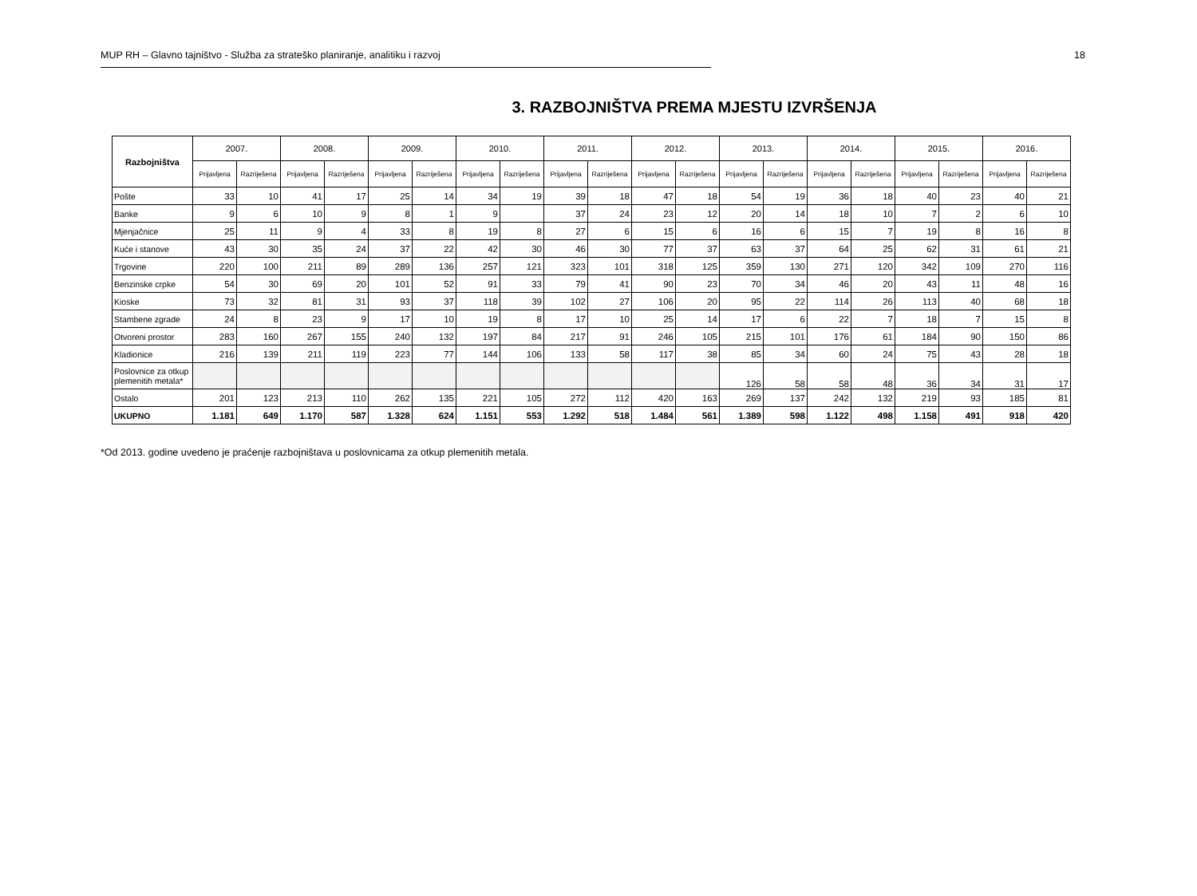MUP RH – Glavno tajništvo - Služba za strateško planiranje, analitiku i razvoj 18
3. RAZBOJNIŠTVA PREMA MJESTU IZVRŠENJA
| Razbojništva | 2007. | | 2008. | | 2009. | | 2010. | | 2011. | | 2012. | | 2013. | | 2014. | | 2015. | | 2016. | |
| --- | --- | --- | --- | --- | --- | --- | --- | --- | --- | --- | --- | --- | --- | --- | --- | --- | --- | --- | --- | --- |
| | Prijavljena | Razriješena | Prijavljena | Razriješena | Prijavljena | Razriješena | Prijavljena | Razriješena | Prijavljena | Razriješena | Prijavljena | Razriješena | Prijavljena | Razriješena | Prijavljena | Razriješena | Prijavljena | Razriješena | Prijavljena | Razriješena |
| Pošte | 33 | 10 | 41 | 17 | 25 | 14 | 34 | 19 | 39 | 18 | 47 | 18 | 54 | 19 | 36 | 18 | 40 | 23 | 40 | 21 |
| Banke | 9 | 6 | 10 | 9 | 8 | 1 | 9 | | 37 | 24 | 23 | 12 | 20 | 14 | 18 | 10 | 7 | 2 | 6 | 10 |
| Mjenjačnice | 25 | 11 | 9 | 4 | 33 | 8 | 19 | 8 | 27 | 6 | 15 | 6 | 16 | 6 | 15 | 7 | 19 | 8 | 16 | 8 |
| Kuće i stanove | 43 | 30 | 35 | 24 | 37 | 22 | 42 | 30 | 46 | 30 | 77 | 37 | 63 | 37 | 64 | 25 | 62 | 31 | 61 | 21 |
| Trgovine | 220 | 100 | 211 | 89 | 289 | 136 | 257 | 121 | 323 | 101 | 318 | 125 | 359 | 130 | 271 | 120 | 342 | 109 | 270 | 116 |
| Benzinske crpke | 54 | 30 | 69 | 20 | 101 | 52 | 91 | 33 | 79 | 41 | 90 | 23 | 70 | 34 | 46 | 20 | 43 | 11 | 48 | 16 |
| Kioske | 73 | 32 | 81 | 31 | 93 | 37 | 118 | 39 | 102 | 27 | 106 | 20 | 95 | 22 | 114 | 26 | 113 | 40 | 68 | 18 |
| Stambene zgrade | 24 | 8 | 23 | 9 | 17 | 10 | 19 | 8 | 17 | 10 | 25 | 14 | 17 | 6 | 22 | 7 | 18 | 7 | 15 | 8 |
| Otvoreni prostor | 283 | 160 | 267 | 155 | 240 | 132 | 197 | 84 | 217 | 91 | 246 | 105 | 215 | 101 | 176 | 61 | 184 | 90 | 150 | 86 |
| Kladionice | 216 | 139 | 211 | 119 | 223 | 77 | 144 | 106 | 133 | 58 | 117 | 38 | 85 | 34 | 60 | 24 | 75 | 43 | 28 | 18 |
| Poslovnice za otkup plemenitih metala* | | | | | | | | | | | | | 126 | 58 | 58 | 48 | 36 | 34 | 31 | 17 |
| Ostalo | 201 | 123 | 213 | 110 | 262 | 135 | 221 | 105 | 272 | 112 | 420 | 163 | 269 | 137 | 242 | 132 | 219 | 93 | 185 | 81 |
| UKUPNO | 1.181 | 649 | 1.170 | 587 | 1.328 | 624 | 1.151 | 553 | 1.292 | 518 | 1.484 | 561 | 1.389 | 598 | 1.122 | 498 | 1.158 | 491 | 918 | 420 |
*Od 2013. godine uvedeno je praćenje razbojništava u poslovnicama za otkup plemenitih metala.